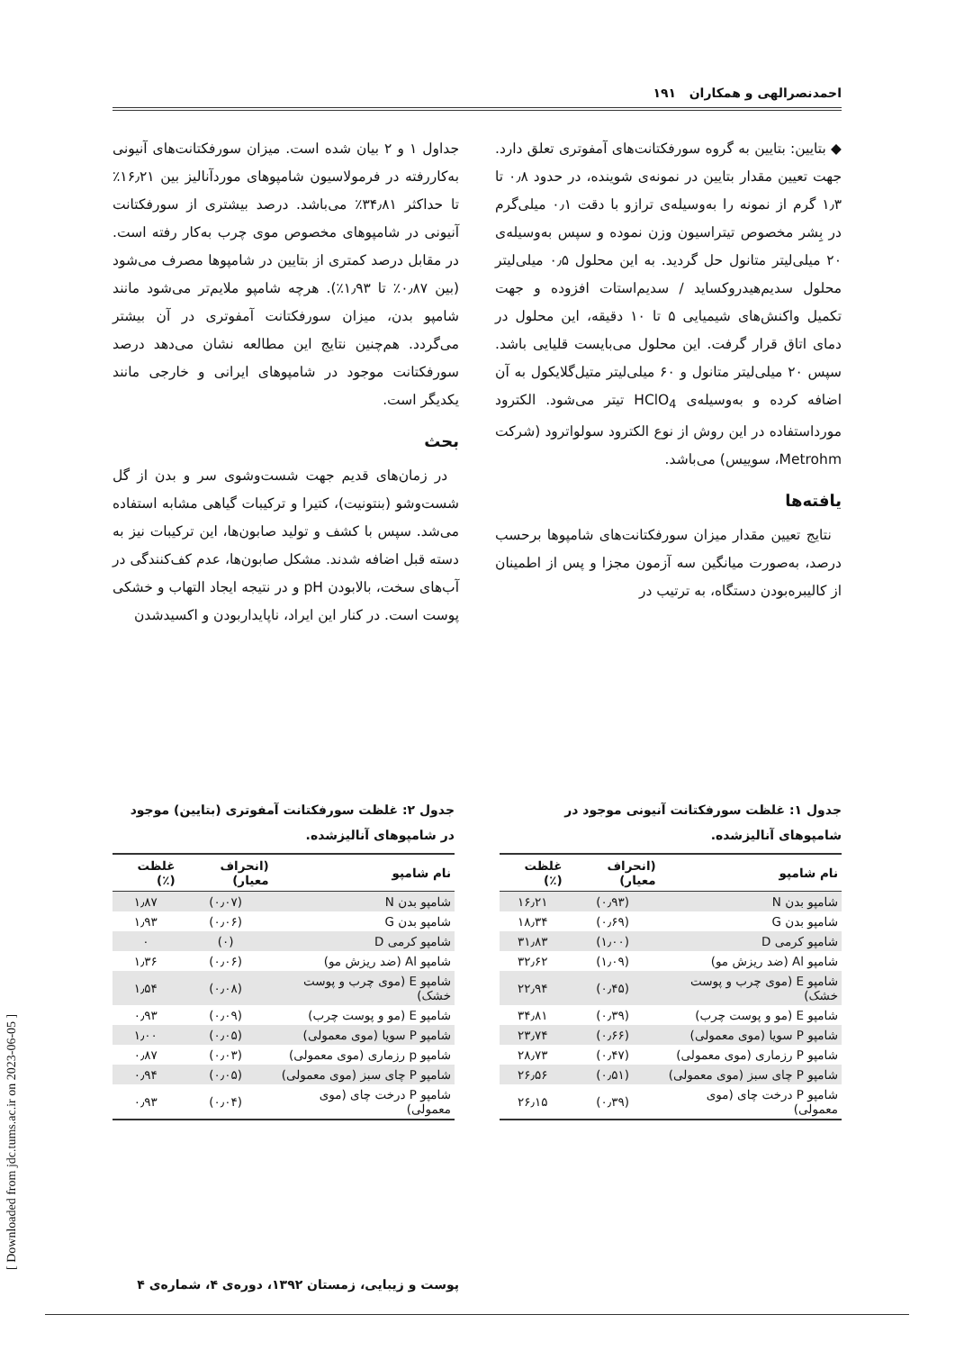احمدنصرالهی و همکاران ۱۹۱
◆ بتایین: بتایین به گروه سورفکتانت‌های آمفوتری تعلق دارد. جهت تعیین مقدار بتایین در نمونه‌ی شوینده، در حدود ۰٫۸ تا ۱٫۳ گرم از نمونه را به‌وسیله‌ی ترازو با دقت ۰٫۱ میلی‌گرم در بِشر مخصوص تیتراسیون وزن نموده و سپس به‌وسیله‌ی ۲۰ میلی‌لیتر متانول حل گردید. به این محلول ۰٫۵ میلی‌لیتر محلول سدیم‌هیدروکساید / سدیم‌استات افزوده و جهت تکمیل واکنش‌های شیمیایی ۵ تا ۱۰ دقیقه، این محلول در دمای اتاق قرار گرفت. این محلول می‌بایست قلیایی باشد. سپس ۲۰ میلی‌لیتر متانول و ۶۰ میلی‌لیتر متیل‌گلایکول به آن اضافه کرده و به‌وسیله‌ی HClO<sub>4</sub> تیتر می‌شود. الکترود مورداستفاده در این روش از نوع الکترود سولواترود (شرکت Metrohm، سوییس) می‌باشد.
یافته‌ها
نتایج تعیین مقدار میزان سورفکتانت‌های شامپوها برحسب درصد، به‌صورت میانگین سه آزمون مجزا و پس از اطمینان از کالیبره‌بودن دستگاه، به ترتیب در
جداول ۱ و ۲ بیان شده است. میزان سورفکتانت‌های آنیونی به‌کاررفته در فرمولاسیون شامپوهای موردآنالیز بین ۱۶٫۲۱٪ تا حداکثر ۳۴٫۸۱٪ می‌باشد. درصد بیشتری از سورفکتانت آنیونی در شامپوهای مخصوص موی چرب به‌کار رفته است. در مقابل درصد کمتری از بتایین در شامپوها مصرف می‌شود (بین ۰٫۸۷٪ تا ۱٫۹۳٪). هرچه شامپو ملایم‌تر می‌شود مانند شامپو بدن، میزان سورفکتانت آمفوتری در آن بیشتر می‌گردد. هم‌چنین نتایج این مطالعه نشان می‌دهد درصد سورفکتانت موجود در شامپوهای ایرانی و خارجی مانند یکدیگر است.
بحث
در زمان‌های قدیم جهت شست‌وشوی سر و بدن از گل شست‌وشو (بنتونیت)، کتیرا و ترکیبات گیاهی مشابه استفاده می‌شد. سپس با کشف و تولید صابون‌ها، این ترکیبات نیز به دسته قبل اضافه شدند. مشکل صابون‌ها، عدم کف‌کنندگی در آب‌های سخت، بالابودن pH و در نتیجه ایجاد التهاب و خشکی پوست است. در کنار این ایراد، ناپایداربودن و اکسیدشدن
جدول ۱: غلظت سورفکتانت آنیونی موجود در شامپوهای آنالیزشده.
| نام شامپو | (انحراف معیار) | غلظت (٪) |
| --- | --- | --- |
| شامپو بدن N | (۰٫۹۳) | ۱۶٫۲۱ |
| شامپو بدن G | (۰٫۶۹) | ۱۸٫۳۴ |
| شامپو کرمی D | (۱٫۰۰) | ۳۱٫۸۳ |
| شامپو Al (ضد ریزش مو) | (۱٫۰۹) | ۳۲٫۶۲ |
| شامپو E (موی چرب و پوست خشک) | (۰٫۴۵) | ۲۲٫۹۴ |
| شامپو E (مو و پوست چرب) | (۰٫۳۹) | ۳۴٫۸۱ |
| شامپو P سویا (موی معمولی) | (۰٫۶۶) | ۲۳٫۷۴ |
| شامپو P رزماری (موی معمولی) | (۰٫۴۷) | ۲۸٫۷۳ |
| شامپو P چای سبز (موی معمولی) | (۰٫۵۱) | ۲۶٫۵۶ |
| شامپو P درخت چای (موی معمولی) | (۰٫۳۹) | ۲۶٫۱۵ |
جدول ۲: غلظت سورفکتانت آمفوتری (بتایین) موجود در شامپوهای آنالیزشده.
| نام شامپو | (انحراف معیار) | غلظت (٪) |
| --- | --- | --- |
| شامپو بدن N | (۰٫۰۷) | ۱٫۸۷ |
| شامپو بدن G | (۰٫۰۶) | ۱٫۹۳ |
| شامپو کرمی D | (۰) | ۰ |
| شامپو Al (ضد ریزش مو) | (۰٫۰۶) | ۱٫۳۶ |
| شامپو E (موی چرب و پوست خشک) | (۰٫۰۸) | ۱٫۵۴ |
| شامپو E (مو و پوست چرب) | (۰٫۰۹) | ۰٫۹۳ |
| شامپو P سویا (موی معمولی) | (۰٫۰۵) | ۱٫۰۰ |
| شامپو p رزماری (موی معمولی) | (۰٫۰۳) | ۰٫۸۷ |
| شامپو P چای سبز (موی معمولی) | (۰٫۰۵) | ۰٫۹۴ |
| شامپو P درخت چای (موی معمولی) | (۰٫۰۴) | ۰٫۹۳ |
پوست و زیبایی، زمستان ۱۳۹۲، دوره‌ی ۴، شماره‌ی ۴
[ Downloaded from jdc.tums.ac.ir on 2023-06-05 ]